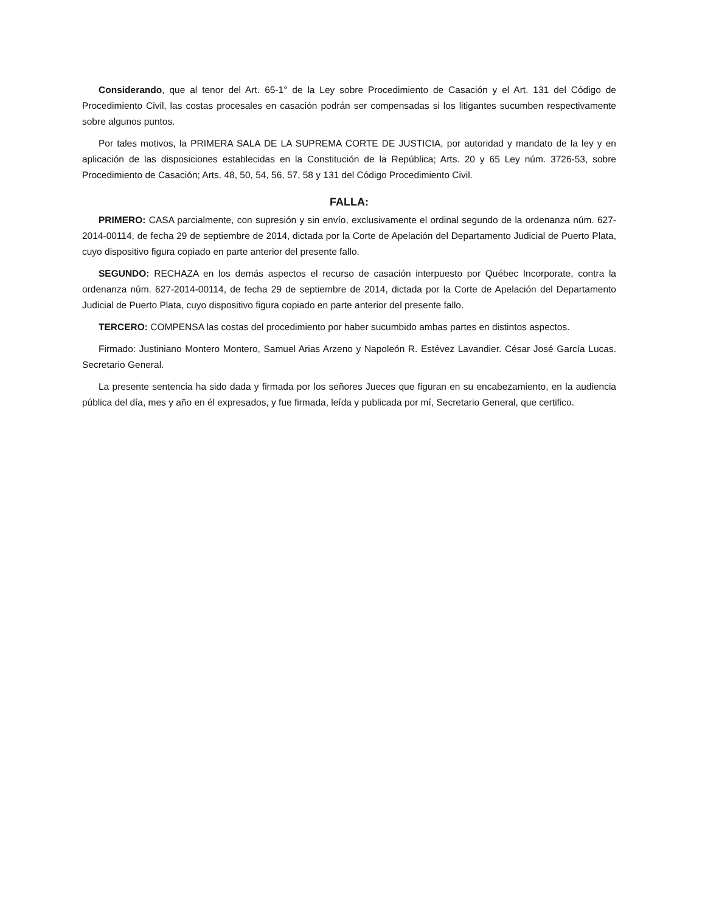Considerando, que al tenor del Art. 65-1° de la Ley sobre Procedimiento de Casación y el Art. 131 del Código de Procedimiento Civil, las costas procesales en casación podrán ser compensadas si los litigantes sucumben respectivamente sobre algunos puntos.
Por tales motivos, la PRIMERA SALA DE LA SUPREMA CORTE DE JUSTICIA, por autoridad y mandato de la ley y en aplicación de las disposiciones establecidas en la Constitución de la República; Arts. 20 y 65 Ley núm. 3726-53, sobre Procedimiento de Casación; Arts. 48, 50, 54, 56, 57, 58 y 131 del Código Procedimiento Civil.
FALLA:
PRIMERO: CASA parcialmente, con supresión y sin envío, exclusivamente el ordinal segundo de la ordenanza núm. 627-2014-00114, de fecha 29 de septiembre de 2014, dictada por la Corte de Apelación del Departamento Judicial de Puerto Plata, cuyo dispositivo figura copiado en parte anterior del presente fallo.
SEGUNDO: RECHAZA en los demás aspectos el recurso de casación interpuesto por Québec Incorporate, contra la ordenanza núm. 627-2014-00114, de fecha 29 de septiembre de 2014, dictada por la Corte de Apelación del Departamento Judicial de Puerto Plata, cuyo dispositivo figura copiado en parte anterior del presente fallo.
TERCERO: COMPENSA las costas del procedimiento por haber sucumbido ambas partes en distintos aspectos.
Firmado: Justiniano Montero Montero, Samuel Arias Arzeno y Napoleón R. Estévez Lavandier. César José García Lucas. Secretario General.
La presente sentencia ha sido dada y firmada por los señores Jueces que figuran en su encabezamiento, en la audiencia pública del día, mes y año en él expresados, y fue firmada, leída y publicada por mí, Secretario General, que certifico.